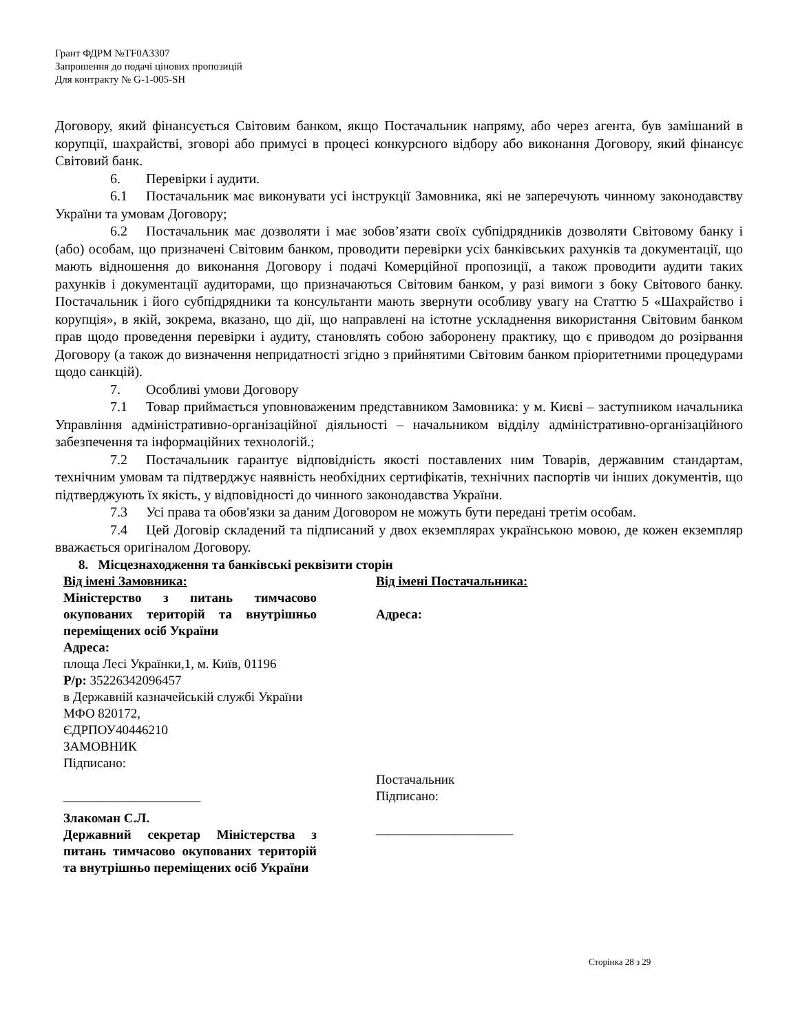Грант ФДРМ №TF0A3307
Запрошення до подачі цінових пропозицій
Для контракту № G-1-005-SH
Договору, який фінансується Світовим банком, якщо Постачальник напряму, або через агента, був замішаний в корупції, шахрайстві, зговорі або примусі в процесі конкурсного відбору або виконання Договору, який фінансує Світовий банк.
6. Перевірки і аудити.
6.1 Постачальник має виконувати усі інструкції Замовника, які не заперечують чинному законодавству України та умовам Договору;
6.2 Постачальник має дозволяти і має зобов’язати своїх субпідрядників дозволяти Світовому банку і (або) особам, що призначені Світовим банком, проводити перевірки усіх банківських рахунків та документації, що мають відношення до виконання Договору і подачі Комерційної пропозиції, а також проводити аудити таких рахунків і документації аудиторами, що призначаються Світовим банком, у разі вимоги з боку Світового банку. Постачальник і його субпідрядники та консультанти мають звернути особливу увагу на Статтю 5 «Шахрайство і корупція», в якій, зокрема, вказано, що дії, що направлені на істотне ускладнення використання Світовим банком прав щодо проведення перевірки і аудиту, становлять собою заборонену практику, що є приводом до розірвання Договору (а також до визначення непридатності згідно з прийнятими Світовим банком пріоритетними процедурами щодо санкцій).
7. Особливі умови Договору
7.1 Товар приймається уповноваженим представником Замовника: у м. Києві – заступником начальника Управління адміністративно-організаційної діяльності – начальником відділу адміністративно-організаційного забезпечення та інформаційних технологій.;
7.2 Постачальник гарантує відповідність якості поставлених ним Товарів, державним стандартам, технічним умовам та підтверджує наявність необхідних сертифікатів, технічних паспортів чи інших документів, що підтверджують їх якість, у відповідності до чинного законодавства України.
7.3 Усі права та обов'язки за даним Договором не можуть бути передані третім особам.
7.4 Цей Договір складений та підписаний у двох екземплярах українською мовою, де кожен екземпляр вважається оригіналом Договору.
8. Місцезнаходження та банківські реквізити сторін
Від імені Замовника:
Міністерство з питань тимчасово окупованих територій та внутрішньо переміщених осіб України
Адреса:
площа Лесі Українки,1, м. Київ, 01196
Р/р: 35226342096457
в Державній казначейській службі України
МФО 820172,
ЄДРПОУ40446210
ЗАМОВНИК
Підписано:
_____________________
Злакоман С.Л.
Державний секретар Міністерства з питань тимчасово окупованих територій та внутрішньо переміщених осіб України
Від імені Постачальника:
Адреса:
Постачальник
Підписано:
_____________________
Сторінка 28 з 29